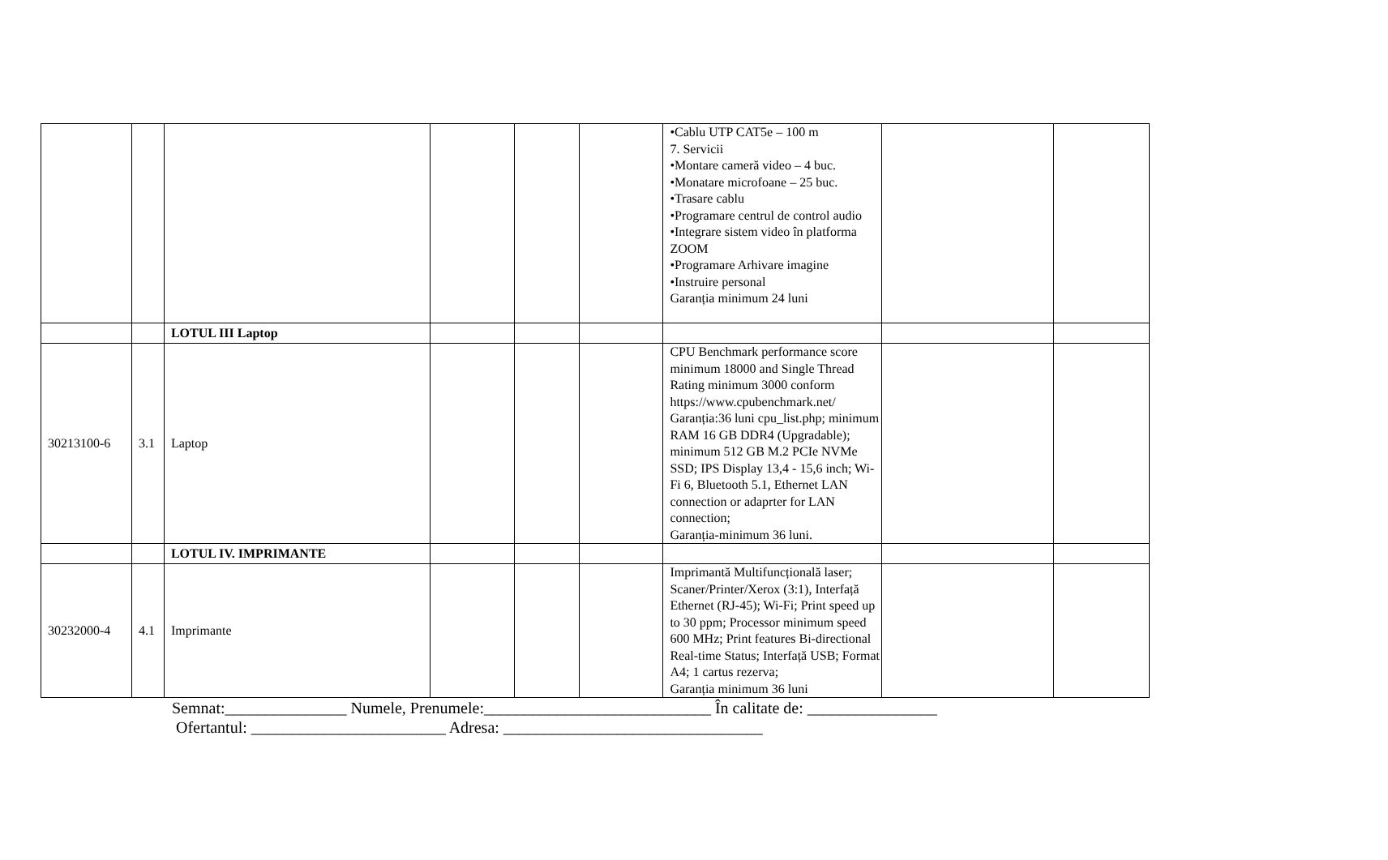| | | | | | | •Cablu UTP CAT5e – 100 m 7. Servicii •Montare cameră video – 4 buc. •Monatare microfoane – 25 buc. •Trasare cablu •Programare centrul de control audio •Integrare sistem video în platforma ZOOM •Programare Arhivare imagine •Instruire personal Garanția minimum 24 luni | | |
| | | LOTUL III Laptop | | | | | | |
| 30213100-6 | 3.1 | Laptop | | | | CPU Benchmark performance score minimum 18000 and Single Thread Rating minimum 3000 conform https://www.cpubenchmark.net/ Garanția:36 luni cpu_list.php; minimum RAM 16 GB DDR4 (Upgradable); minimum 512 GB M.2 PCIe NVMe SSD; IPS Display 13,4 - 15,6 inch; Wi-Fi 6, Bluetooth 5.1, Ethernet LAN connection or adaprter for LAN connection; Garanția-minimum 36 luni. | | |
| | | LOTUL IV. IMPRIMANTE | | | | | | |
| 30232000-4 | 4.1 | Imprimante | | | | Imprimantă Multifuncțională laser; Scaner/Printer/Xerox (3:1), Interfață Ethernet (RJ-45); Wi-Fi; Print speed up to 30 ppm; Processor minimum speed 600 MHz; Print features Bi-directional Real-time Status; Interfață USB; Format A4; 1 cartus rezerva; Garanția minimum 36 luni | | |
Semnat:_______________ Numele, Prenumele:____________________________ În calitate de: ________________
Ofertantul: ________________________ Adresa: ________________________________